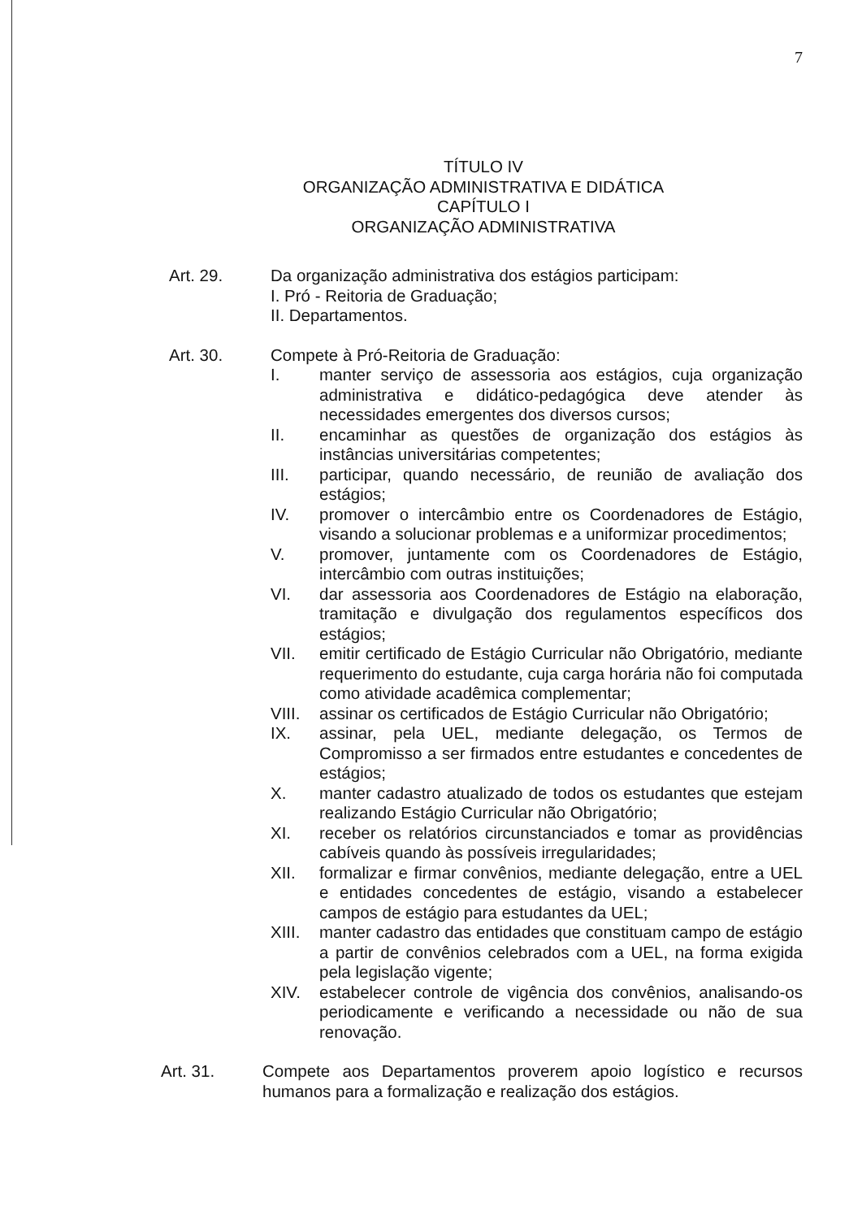7
TÍTULO IV
ORGANIZAÇÃO ADMINISTRATIVA E DIDÁTICA
CAPÍTULO I
ORGANIZAÇÃO ADMINISTRATIVA
Art. 29. Da organização administrativa dos estágios participam:
I. Pró - Reitoria de Graduação;
II. Departamentos.
Art. 30. Compete à Pró-Reitoria de Graduação:
I. manter serviço de assessoria aos estágios, cuja organização administrativa e didático-pedagógica deve atender às necessidades emergentes dos diversos cursos;
II. encaminhar as questões de organização dos estágios às instâncias universitárias competentes;
III. participar, quando necessário, de reunião de avaliação dos estágios;
IV. promover o intercâmbio entre os Coordenadores de Estágio, visando a solucionar problemas e a uniformizar procedimentos;
V. promover, juntamente com os Coordenadores de Estágio, intercâmbio com outras instituições;
VI. dar assessoria aos Coordenadores de Estágio na elaboração, tramitação e divulgação dos regulamentos específicos dos estágios;
VII. emitir certificado de Estágio Curricular não Obrigatório, mediante requerimento do estudante, cuja carga horária não foi computada como atividade acadêmica complementar;
VIII. assinar os certificados de Estágio Curricular não Obrigatório;
IX. assinar, pela UEL, mediante delegação, os Termos de Compromisso a ser firmados entre estudantes e concedentes de estágios;
X. manter cadastro atualizado de todos os estudantes que estejam realizando Estágio Curricular não Obrigatório;
XI. receber os relatórios circunstanciados e tomar as providências cabíveis quando às possíveis irregularidades;
XII. formalizar e firmar convênios, mediante delegação, entre a UEL e entidades concedentes de estágio, visando a estabelecer campos de estágio para estudantes da UEL;
XIII. manter cadastro das entidades que constituam campo de estágio a partir de convênios celebrados com a UEL, na forma exigida pela legislação vigente;
XIV. estabelecer controle de vigência dos convênios, analisando-os periodicamente e verificando a necessidade ou não de sua renovação.
Art. 31. Compete aos Departamentos proverem apoio logístico e recursos humanos para a formalização e realização dos estágios.